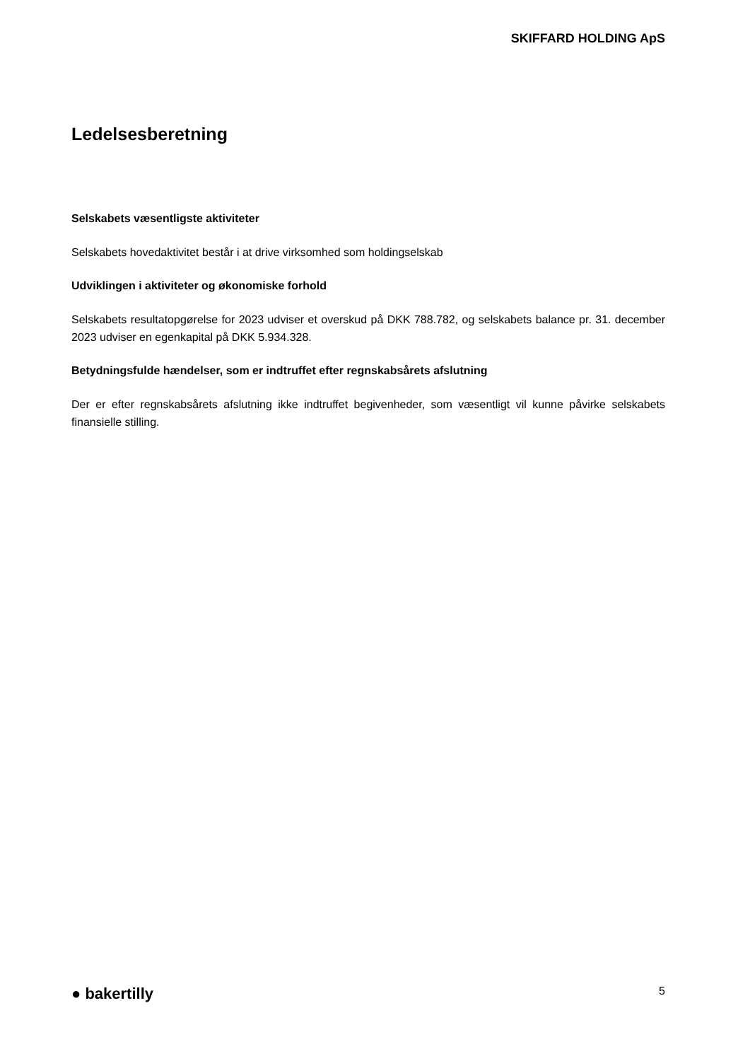SKIFFARD HOLDING ApS
Ledelsesberetning
Selskabets væsentligste aktiviteter
Selskabets hovedaktivitet består i at drive virksomhed som holdingselskab
Udviklingen i aktiviteter og økonomiske forhold
Selskabets resultatopgørelse for 2023 udviser et overskud på DKK 788.782, og selskabets balance pr. 31. december 2023 udviser en egenkapital på DKK 5.934.328.
Betydningsfulde hændelser, som er indtruffet efter regnskabsårets afslutning
Der er efter regnskabsårets afslutning ikke indtruffet begivenheder, som væsentligt vil kunne påvirke selskabets finansielle stilling.
● bakertilly 5